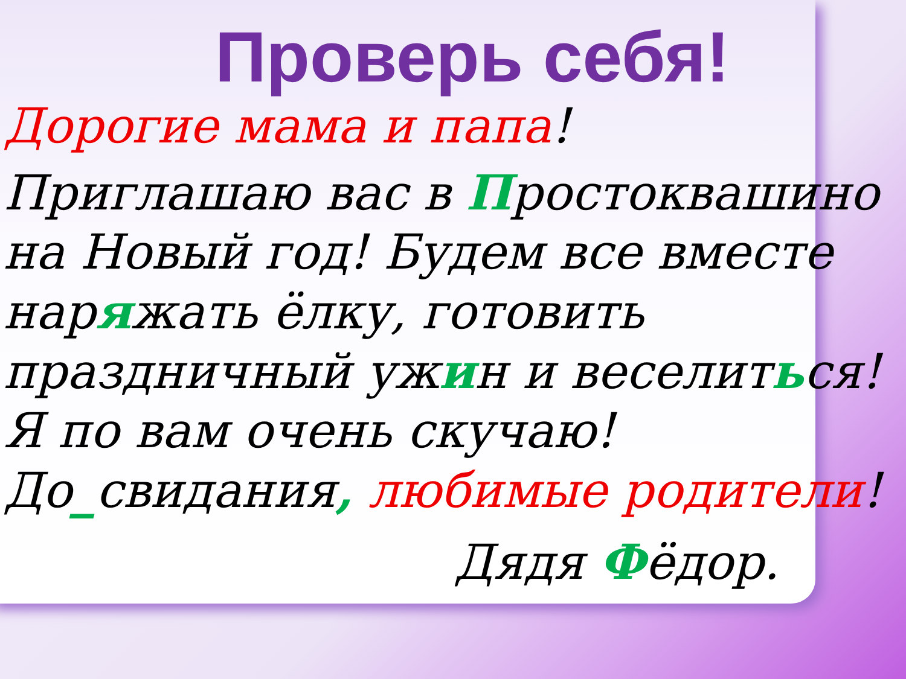Проверь себя!
Дорогие мама и папа!
Приглашаю вас в Простоквашино на Новый год! Будем все вместе наряжать ёлку, готовить праздничный ужин и веселиться! Я по вам очень скучаю!
До_свидания, любимые родители!
Дядя Фёдор.